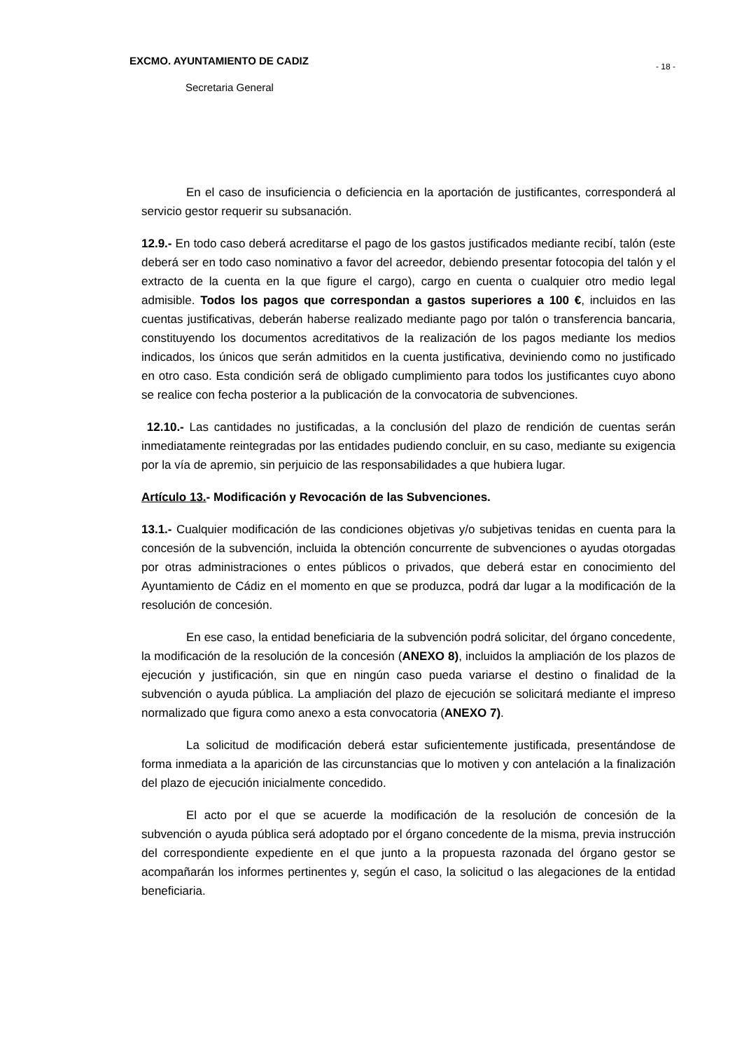EXCMO. AYUNTAMIENTO DE CADIZ - 18 -
Secretaria General
En el caso de insuficiencia o deficiencia en la aportación de justificantes, corresponderá al servicio gestor requerir su subsanación.
12.9.- En todo caso deberá acreditarse el pago de los gastos justificados mediante recibí, talón (este deberá ser en todo caso nominativo a favor del acreedor, debiendo presentar fotocopia del talón y el extracto de la cuenta en la que figure el cargo), cargo en cuenta o cualquier otro medio legal admisible. Todos los pagos que correspondan a gastos superiores a 100 €, incluidos en las cuentas justificativas, deberán haberse realizado mediante pago por talón o transferencia bancaria, constituyendo los documentos acreditativos de la realización de los pagos mediante los medios indicados, los únicos que serán admitidos en la cuenta justificativa, deviniendo como no justificado en otro caso. Esta condición será de obligado cumplimiento para todos los justificantes cuyo abono se realice con fecha posterior a la publicación de la convocatoria de subvenciones.
12.10.- Las cantidades no justificadas, a la conclusión del plazo de rendición de cuentas serán inmediatamente reintegradas por las entidades pudiendo concluir, en su caso, mediante su exigencia por la vía de apremio, sin perjuicio de las responsabilidades a que hubiera lugar.
Artículo 13.- Modificación y Revocación de las Subvenciones.
13.1.- Cualquier modificación de las condiciones objetivas y/o subjetivas tenidas en cuenta para la concesión de la subvención, incluida la obtención concurrente de subvenciones o ayudas otorgadas por otras administraciones o entes públicos o privados, que deberá estar en conocimiento del Ayuntamiento de Cádiz en el momento en que se produzca, podrá dar lugar a la modificación de la resolución de concesión.
En ese caso, la entidad beneficiaria de la subvención podrá solicitar, del órgano concedente, la modificación de la resolución de la concesión (ANEXO 8), incluidos la ampliación de los plazos de ejecución y justificación, sin que en ningún caso pueda variarse el destino o finalidad de la subvención o ayuda pública. La ampliación del plazo de ejecución se solicitará mediante el impreso normalizado que figura como anexo a esta convocatoria (ANEXO 7).
La solicitud de modificación deberá estar suficientemente justificada, presentándose de forma inmediata a la aparición de las circunstancias que lo motiven y con antelación a la finalización del plazo de ejecución inicialmente concedido.
El acto por el que se acuerde la modificación de la resolución de concesión de la subvención o ayuda pública será adoptado por el órgano concedente de la misma, previa instrucción del correspondiente expediente en el que junto a la propuesta razonada del órgano gestor se acompañarán los informes pertinentes y, según el caso, la solicitud o las alegaciones de la entidad beneficiaria.